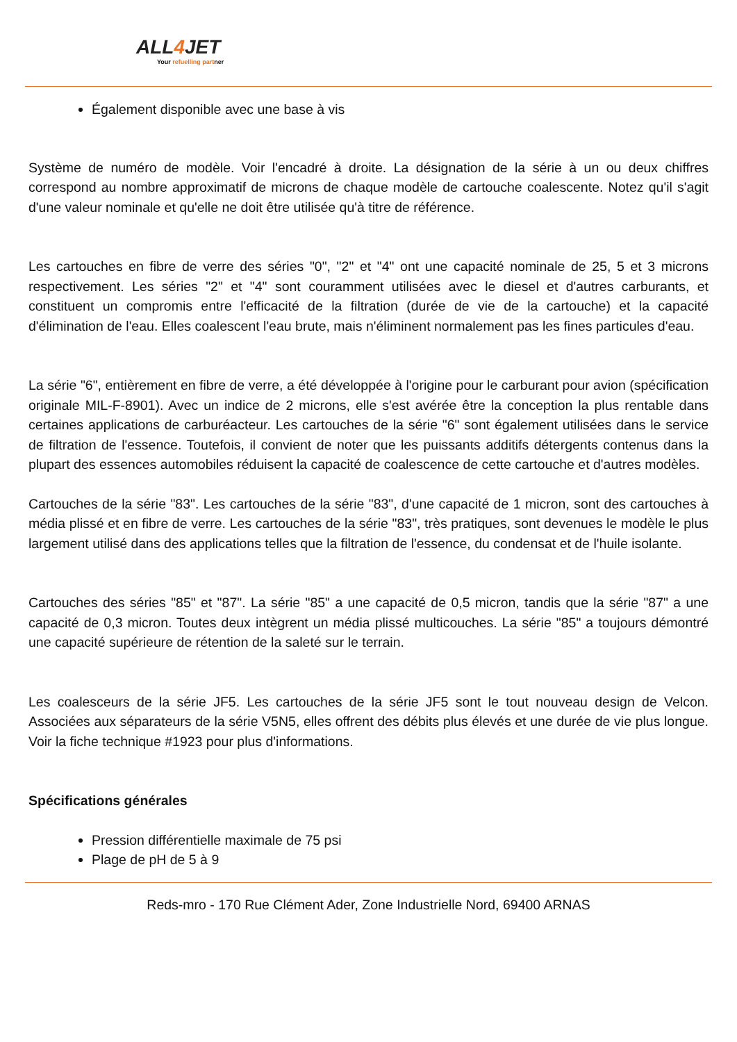ALL4 JET
Your refuelling partner
Également disponible avec une base à vis
Système de numéro de modèle. Voir l'encadré à droite. La désignation de la série à un ou deux chiffres correspond au nombre approximatif de microns de chaque modèle de cartouche coalescente. Notez qu'il s'agit d'une valeur nominale et qu'elle ne doit être utilisée qu'à titre de référence.
Les cartouches en fibre de verre des séries "0", "2" et "4" ont une capacité nominale de 25, 5 et 3 microns respectivement. Les séries "2" et "4" sont couramment utilisées avec le diesel et d'autres carburants, et constituent un compromis entre l'efficacité de la filtration (durée de vie de la cartouche) et la capacité d'élimination de l'eau. Elles coalescent l'eau brute, mais n'éliminent normalement pas les fines particules d'eau.
La série "6", entièrement en fibre de verre, a été développée à l'origine pour le carburant pour avion (spécification originale MIL-F-8901). Avec un indice de 2 microns, elle s'est avérée être la conception la plus rentable dans certaines applications de carburéacteur. Les cartouches de la série "6" sont également utilisées dans le service de filtration de l'essence. Toutefois, il convient de noter que les puissants additifs détergents contenus dans la plupart des essences automobiles réduisent la capacité de coalescence de cette cartouche et d'autres modèles.
Cartouches de la série "83". Les cartouches de la série "83", d'une capacité de 1 micron, sont des cartouches à média plissé et en fibre de verre. Les cartouches de la série "83", très pratiques, sont devenues le modèle le plus largement utilisé dans des applications telles que la filtration de l'essence, du condensat et de l'huile isolante.
Cartouches des séries "85" et "87". La série "85" a une capacité de 0,5 micron, tandis que la série "87" a une capacité de 0,3 micron. Toutes deux intègrent un média plissé multicouches. La série "85" a toujours démontré une capacité supérieure de rétention de la saleté sur le terrain.
Les coalesceurs de la série JF5. Les cartouches de la série JF5 sont le tout nouveau design de Velcon. Associées aux séparateurs de la série V5N5, elles offrent des débits plus élevés et une durée de vie plus longue. Voir la fiche technique #1923 pour plus d'informations.
Spécifications générales
Pression différentielle maximale de 75 psi
Plage de pH de 5 à 9
Reds-mro - 170 Rue Clément Ader, Zone Industrielle Nord, 69400 ARNAS